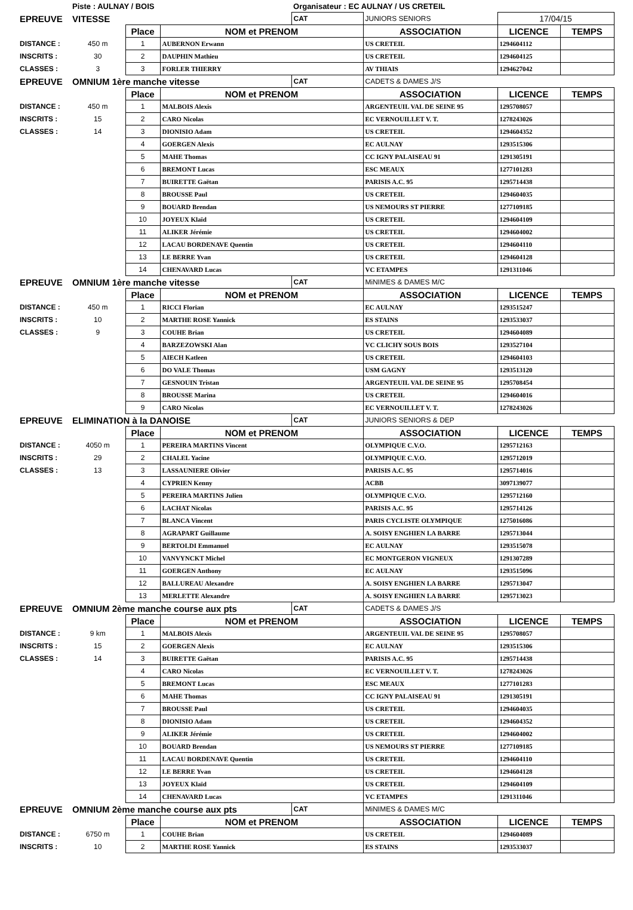| | Piste : AULNAY / BOIS | | | Organisateur : EC AULNAY / US CRETEIL | | | |
| EPREUVE | VITESSE | | | CAT | JUNIORS SENIORS | 17/04/15 | |
| | | Place | NOM et PRENOM | | ASSOCIATION | LICENCE | TEMPS |
| DISTANCE : | 450 m | 1 | AUBERNON Erwann | | US CRETEIL | 1294604112 | |
| INSCRITS : | 30 | 2 | DAUPHIN Mathieu | | US CRETEIL | 1294604125 | |
| CLASSES : | 3 | 3 | FORLER THIERRY | | AV THIAIS | 1294627042 | |
| EPREUVE | OMNIUM 1ère manche vitesse | | | CAT | CADETS & DAMES J/S | | |
| | | Place | NOM et PRENOM | | ASSOCIATION | LICENCE | TEMPS |
| DISTANCE : | 450 m | 1 | MALBOIS Alexis | | ARGENTEUIL VAL DE SEINE 95 | 1295708057 | |
| INSCRITS : | 15 | 2 | CARO Nicolas | | EC VERNOUILLET V. T. | 1278243026 | |
| CLASSES : | 14 | 3 | DIONISIO Adam | | US CRETEIL | 1294604352 | |
| | | 4 | GOERGEN Alexis | | EC AULNAY | 1293515306 | |
| | | 5 | MAHE Thomas | | CC IGNY PALAISEAU 91 | 1291305191 | |
| | | 6 | BREMONT Lucas | | ESC MEAUX | 1277101283 | |
| | | 7 | BUIRETTE Gaëtan | | PARISIS A.C. 95 | 1295714438 | |
| | | 8 | BROUSSE Paul | | US CRETEIL | 1294604035 | |
| | | 9 | BOUARD Brendan | | US NEMOURS ST PIERRE | 1277109185 | |
| | | 10 | JOYEUX Klaïd | | US CRETEIL | 1294604109 | |
| | | 11 | ALIKER Jérémie | | US CRETEIL | 1294604002 | |
| | | 12 | LACAU BORDENAVE Quentin | | US CRETEIL | 1294604110 | |
| | | 13 | LE BERRE Yvan | | US CRETEIL | 1294604128 | |
| | | 14 | CHENAVARD Lucas | | VC ETAMPES | 1291311046 | |
| EPREUVE | OMNIUM 1ère manche vitesse | | | CAT | MiNIMES & DAMES M/C | | |
| | | Place | NOM et PRENOM | | ASSOCIATION | LICENCE | TEMPS |
| DISTANCE : | 450 m | 1 | RICCI Florian | | EC AULNAY | 1293515247 | |
| INSCRITS : | 10 | 2 | MARTHE ROSE Yannick | | ES STAINS | 1293533037 | |
| CLASSES : | 9 | 3 | COUHE Brian | | US CRETEIL | 1294604089 | |
| | | 4 | BARZEZOWSKI Alan | | VC CLICHY SOUS BOIS | 1293527104 | |
| | | 5 | AIECH Katleen | | US CRETEIL | 1294604103 | |
| | | 6 | DO VALE Thomas | | USM GAGNY | 1293513120 | |
| | | 7 | GESNOUIN Tristan | | ARGENTEUIL VAL DE SEINE 95 | 1295708454 | |
| | | 8 | BROUSSE Marina | | US CRETEIL | 1294604016 | |
| | | 9 | CARO Nicolas | | EC VERNOUILLET V. T. | 1278243026 | |
| EPREUVE | ELIMINATION à la DANOISE | | | CAT | JUNIORS SENIORS & DEP | | |
| | | Place | NOM et PRENOM | | ASSOCIATION | LICENCE | TEMPS |
| DISTANCE : | 4050 m | 1 | PEREIRA MARTINS Vincent | | OLYMPIQUE C.V.O. | 1295712163 | |
| INSCRITS : | 29 | 2 | CHALEL Yacine | | OLYMPIQUE C.V.O. | 1295712019 | |
| CLASSES : | 13 | 3 | LASSAUNIERE Olivier | | PARISIS A.C. 95 | 1295714016 | |
| | | 4 | CYPRIEN Kenny | | ACBB | 3097139077 | |
| | | 5 | PEREIRA MARTINS Julien | | OLYMPIQUE C.V.O. | 1295712160 | |
| | | 6 | LACHAT Nicolas | | PARISIS A.C. 95 | 1295714126 | |
| | | 7 | BLANCA Vincent | | PARIS CYCLISTE OLYMPIQUE | 1275016086 | |
| | | 8 | AGRAPART Guillaume | | A. SOISY ENGHIEN LA BARRE | 1295713044 | |
| | | 9 | BERTOLDI Emmanuel | | EC AULNAY | 1293515078 | |
| | | 10 | VANVYNCKT Michel | | EC MONTGERON VIGNEUX | 1291307289 | |
| | | 11 | GOERGEN Anthony | | EC AULNAY | 1293515096 | |
| | | 12 | BALLUREAU Alexandre | | A. SOISY ENGHIEN LA BARRE | 1295713047 | |
| | | 13 | MERLETTE Alexandre | | A. SOISY ENGHIEN LA BARRE | 1295713023 | |
| EPREUVE | OMNIUM 2ème manche course aux pts | | | CAT | CADETS & DAMES J/S | | |
| | | Place | NOM et PRENOM | | ASSOCIATION | LICENCE | TEMPS |
| DISTANCE : | 9 km | 1 | MALBOIS Alexis | | ARGENTEUIL VAL DE SEINE 95 | 1295708057 | |
| INSCRITS : | 15 | 2 | GOERGEN Alexis | | EC AULNAY | 1293515306 | |
| CLASSES : | 14 | 3 | BUIRETTE Gaëtan | | PARISIS A.C. 95 | 1295714438 | |
| | | 4 | CARO Nicolas | | EC VERNOUILLET V. T. | 1278243026 | |
| | | 5 | BREMONT Lucas | | ESC MEAUX | 1277101283 | |
| | | 6 | MAHE Thomas | | CC IGNY PALAISEAU 91 | 1291305191 | |
| | | 7 | BROUSSE Paul | | US CRETEIL | 1294604035 | |
| | | 8 | DIONISIO Adam | | US CRETEIL | 1294604352 | |
| | | 9 | ALIKER Jérémie | | US CRETEIL | 1294604002 | |
| | | 10 | BOUARD Brendan | | US NEMOURS ST PIERRE | 1277109185 | |
| | | 11 | LACAU BORDENAVE Quentin | | US CRETEIL | 1294604110 | |
| | | 12 | LE BERRE Yvan | | US CRETEIL | 1294604128 | |
| | | 13 | JOYEUX Klaïd | | US CRETEIL | 1294604109 | |
| | | 14 | CHENAVARD Lucas | | VC ETAMPES | 1291311046 | |
| EPREUVE | OMNIUM 2ème manche course aux pts | | | CAT | MiNIMES & DAMES M/C | | |
| | | Place | NOM et PRENOM | | ASSOCIATION | LICENCE | TEMPS |
| DISTANCE : | 6750 m | 1 | COUHE Brian | | US CRETEIL | 1294604089 | |
| INSCRITS : | 10 | 2 | MARTHE ROSE Yannick | | ES STAINS | 1293533037 | |